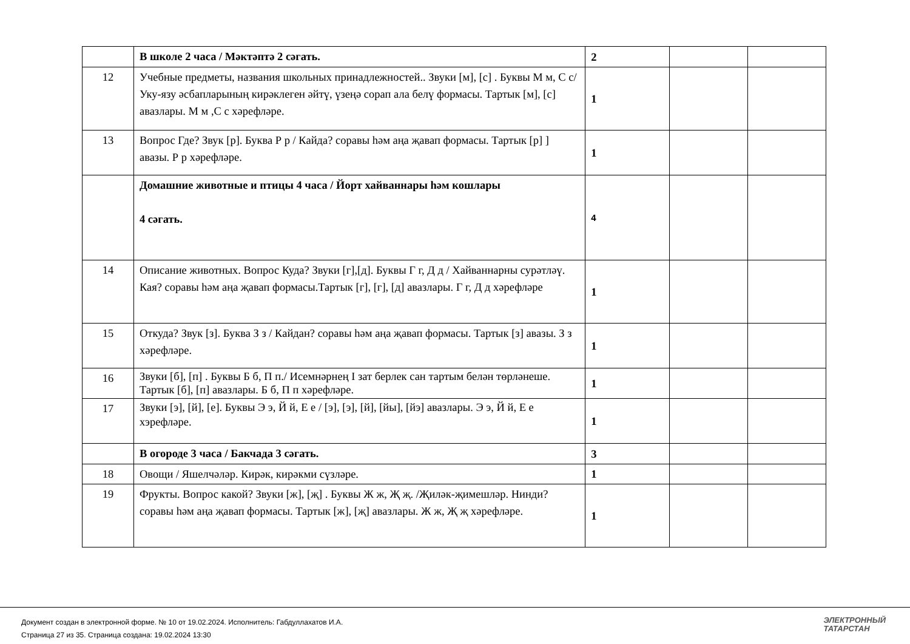| | В школе 2 часа / Мәктәптә 2 сәгать. | 2 | | |
| 12 | Учебные предметы, названия школьных принадлежностей.. Звуки [м], [с] . Буквы М м, С с/ Уку-язу әсбапларының кирәклеген әйтү, үзеңә сорап ала белү формасы. Тартык [м], [с] авазлары. М м ,С с хәрефләре. | 1 | | |
| 13 | Вопрос Где? Звук [р]. Буква Р р / Кайда? соравы һәм аңа җавап формасы. Тартык [р] ] авазы. Р р хәрефләре. | 1 | | |
| | Домашние животные и птицы 4 часа / Йорт хайваннары һәм кошлары 4 сәгать. | 4 | | |
| 14 | Описание животных. Вопрос Куда? Звуки [г],[д]. Буквы Г г, Д д / Хайваннарны сурәтләү. Кая? соравы һәм аңа җавап формасы.Тартык [г], [г], [д] авазлары. Г г, Д д хәрефләре | 1 | | |
| 15 | Откуда? Звук [з]. Буква З з / Кайдан? соравы һәм аңа җавап формасы. Тартык [з] авазы. З з хәрефләре. | 1 | | |
| 16 | Звуки [б], [п] . Буквы Б б, П п./ Исемнәрнең I зат берлек сан тартым белән төрләнеше. Тартык [б], [п] авазлары. Б б, П п хәрефләре. | 1 | | |
| 17 | Звуки [э], [й], [е]. Буквы Э э, Й й, Е е / [э], [э], [й], [йы], [йэ] авазлары. Э э, Й й, Е е хэрефләре. | 1 | | |
| | В огороде 3 часа / Бакчада 3 сәгать. | 3 | | |
| 18 | Овощи / Яшелчәләр. Кирәк, кирәкми сүзләре. | 1 | | |
| 19 | Фрукты. Вопрос какой? Звуки [ж], [җ] . Буквы Ж ж, Җ җ. /Җиләк-җимешләр. Нинди? соравы һәм аңа җавап формасы. Тартык [ж], [җ] авазлары. Ж ж, Җ җ хәрефләре. | 1 | | |
Документ создан в электронной форме. № 10 от 19.02.2024. Исполнитель: Габдуллахатов И.А.
Страница 27 из 35. Страница создана: 19.02.2024 13:30
ЭЛЕКТРОННЫЙ
ТАТАРСТАН